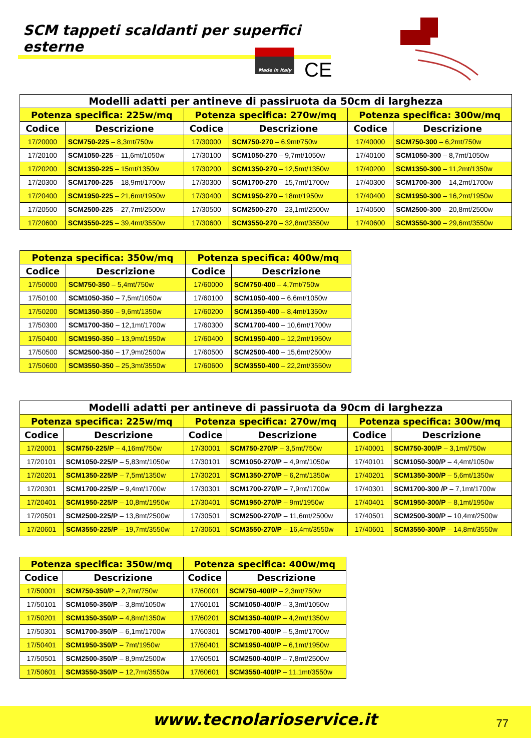SCM tappeti scaldanti per superfici esterne
Made in Italy CE
| Modelli adatti per antineve di passiruota da 50cm di larghezza | | | | | |
| --- | --- | --- | --- | --- | --- |
| Potenza specifica: 225w/mq | | Potenza specifica: 270w/mq | | Potenza specifica: 300w/mq | |
| Codice | Descrizione | Codice | Descrizione | Codice | Descrizione |
| 17/20000 | SCM750-225 – 8,3mt/750w | 17/30000 | SCM750-270 – 6,9mt/750w | 17/40000 | SCM750-300 – 6,2mt/750w |
| 17/20100 | SCM1050-225 – 11,6mt/1050w | 17/30100 | SCM1050-270 – 9,7mt/1050w | 17/40100 | SCM1050-300 – 8,7mt/1050w |
| 17/20200 | SCM1350-225 – 15mt/1350w | 17/30200 | SCM1350-270 – 12,5mt/1350w | 17/40200 | SCM1350-300 – 11,2mt/1350w |
| 17/20300 | SCM1700-225 – 18,9mt/1700w | 17/30300 | SCM1700-270 – 15,7mt/1700w | 17/40300 | SCM1700-300 – 14,2mt/1700w |
| 17/20400 | SCM1950-225 – 21,6mt/1950w | 17/30400 | SCM1950-270 – 18mt/1950w | 17/40400 | SCM1950-300 – 16,2mt/1950w |
| 17/20500 | SCM2500-225 – 27,7mt/2500w | 17/30500 | SCM2500-270 – 23,1mt/2500w | 17/40500 | SCM2500-300 – 20,8mt/2500w |
| 17/20600 | SCM3550-225 – 39,4mt/3550w | 17/30600 | SCM3550-270 – 32,8mt/3550w | 17/40600 | SCM3550-300 – 29,6mt/3550w |
| Potenza specifica: 350w/mq | | Potenza specifica: 400w/mq | |
| --- | --- | --- | --- |
| Codice | Descrizione | Codice | Descrizione |
| 17/50000 | SCM750-350 – 5,4mt/750w | 17/60000 | SCM750-400 – 4,7mt/750w |
| 17/50100 | SCM1050-350 – 7,5mt/1050w | 17/60100 | SCM1050-400 – 6,6mt/1050w |
| 17/50200 | SCM1350-350 – 9,6mt/1350w | 17/60200 | SCM1350-400 – 8,4mt/1350w |
| 17/50300 | SCM1700-350 – 12,1mt/1700w | 17/60300 | SCM1700-400 – 10,6mt/1700w |
| 17/50400 | SCM1950-350 – 13,9mt/1950w | 17/60400 | SCM1950-400 – 12,2mt/1950w |
| 17/50500 | SCM2500-350 – 17,9mt/2500w | 17/60500 | SCM2500-400 – 15,6mt/2500w |
| 17/50600 | SCM3550-350 – 25,3mt/3550w | 17/60600 | SCM3550-400 – 22,2mt/3550w |
| Modelli adatti per antineve di passiruota da 90cm di larghezza | | | | | |
| --- | --- | --- | --- | --- | --- |
| Potenza specifica: 225w/mq | | Potenza specifica: 270w/mq | | Potenza specifica: 300w/mq | |
| Codice | Descrizione | Codice | Descrizione | Codice | Descrizione |
| 17/20001 | SCM750-225/P – 4,16mt/750w | 17/30001 | SCM750-270/P – 3,5mt/750w | 17/40001 | SCM750-300/P – 3,1mt/750w |
| 17/20101 | SCM1050-225/P – 5,83mt/1050w | 17/30101 | SCM1050-270/P – 4,9mt/1050w | 17/40101 | SCM1050-300/P – 4,4mt/1050w |
| 17/20201 | SCM1350-225/P – 7,5mt/1350w | 17/30201 | SCM1350-270/P – 6,2mt/1350w | 17/40201 | SCM1350-300/P – 5,6mt/1350w |
| 17/20301 | SCM1700-225/P – 9,4mt/1700w | 17/30301 | SCM1700-270/P – 7,9mt/1700w | 17/40301 | SCM1700-300 /P – 7,1mt/1700w |
| 17/20401 | SCM1950-225/P – 10,8mt/1950w | 17/30401 | SCM1950-270/P – 9mt/1950w | 17/40401 | SCM1950-300/P – 8,1mt/1950w |
| 17/20501 | SCM2500-225/P – 13,8mt/2500w | 17/30501 | SCM2500-270/P – 11,6mt/2500w | 17/40501 | SCM2500-300/P – 10,4mt/2500w |
| 17/20601 | SCM3550-225/P – 19,7mt/3550w | 17/30601 | SCM3550-270/P – 16,4mt/3550w | 17/40601 | SCM3550-300/P – 14,8mt/3550w |
| Potenza specifica: 350w/mq | | Potenza specifica: 400w/mq | |
| --- | --- | --- | --- |
| Codice | Descrizione | Codice | Descrizione |
| 17/50001 | SCM750-350/P – 2,7mt/750w | 17/60001 | SCM750-400/P – 2,3mt/750w |
| 17/50101 | SCM1050-350/P – 3,8mt/1050w | 17/60101 | SCM1050-400/P – 3,3mt/1050w |
| 17/50201 | SCM1350-350/P – 4,8mt/1350w | 17/60201 | SCM1350-400/P – 4,2mt/1350w |
| 17/50301 | SCM1700-350/P – 6,1mt/1700w | 17/60301 | SCM1700-400/P – 5,3mt/1700w |
| 17/50401 | SCM1950-350/P – 7mt/1950w | 17/60401 | SCM1950-400/P – 6,1mt/1950w |
| 17/50501 | SCM2500-350/P – 8,9mt/2500w | 17/60501 | SCM2500-400/P – 7,8mt/2500w |
| 17/50601 | SCM3550-350/P – 12,7mt/3550w | 17/60601 | SCM3550-400/P – 11,1mt/3550w |
www.tecnolarioservice.it 77